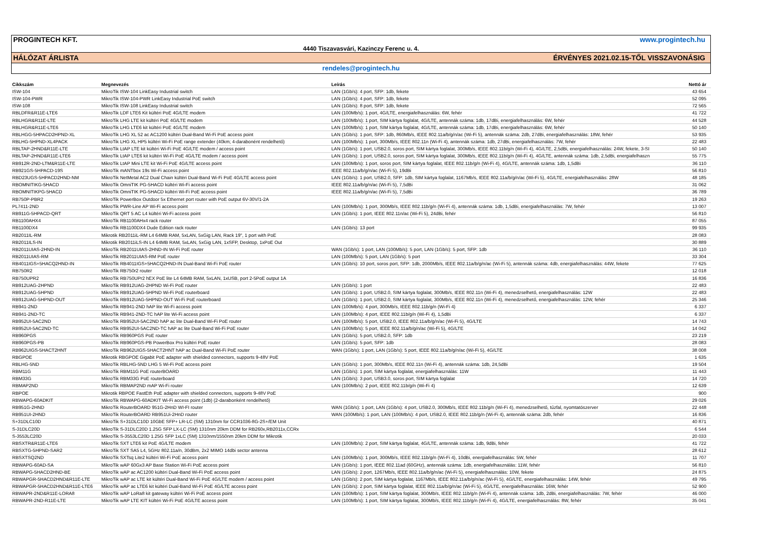PROGINTECH KFT.
4440 Tiszavasvári, Kazinczy Ferenc u. 4.
www.progintech.hu
HÁLÓZAT ÁRLISTA ÉRVÉNYES 2021.02.15-TŐL VISSZAVONÁSIG
rendeles@progintech.hu
| Cikkszám | Megnevezés | Leírás | Nettó ár |
| --- | --- | --- | --- |
| ISW-104 | MikroTik ISW-104 LinkEasy Industrial switch | LAN (1Gb/s): 4 port, SFP: 1db, fekete | 43 654 |
| ISW-104-PWR | MikroTik ISW-104-PWR LinkEasy Industrial PoE switch | LAN (1Gb/s): 4 port, SFP: 1db, fekete | 52 095 |
| ISW-108 | MikroTik ISW-108 LinkEasy Industrial switch | LAN (1Gb/s): 8 port, SFP: 1db, fekete | 72 565 |
| RBLDFR&R11E-LTE6 | MikroTik LDF LTE6 Kit kültéri PoE 4G/LTE modem | LAN (100Mb/s): 1 port, 4G/LTE, energiafelhasználás: 6W, fehér | 41 722 |
| RBLHGR&R11E-LTE | MikroTik LHG LTE kit kültéri PoE 4G/LTE modem | LAN (100Mb/s): 1 port, SIM kártya foglalat, 4G/LTE, antennák száma: 1db, 17dBi, energiafelhasználás: 6W, fehér | 44 528 |
| RBLHGR&R11E-LTE6 | MikroTik LHG LTE6 kit kültéri PoE 4G/LTE modem | LAN (100Mb/s): 1 port, SIM kártya foglalat, 4G/LTE, antennák száma: 1db, 17dBi, energiafelhasználás: 6W, fehér | 50 140 |
| RBLHGG-5HPACD2HPND-XL | MikroTik LHG XL 52 ac AC1200 kültéri Dual-Band Wi-Fi PoE access point | LAN (1Gb/s): 1 port, SFP: 1db, 860Mb/s, IEEE 802.11a/b/g/n/ac (Wi-Fi 5), antennák száma: 2db, 27dBi, energiafelhasználás: 18W, fehér | 53 935 |
| RBLHG-5HPND-XL4PACK | MikroTik LHG XL HP5 kültéri Wi-Fi PoE range extender (40km; 4-darabonént rendelhető) | LAN (100Mb/s): 1 port, 300Mb/s, IEEE 802.11n (Wi-Fi 4), antennák száma: 1db, 27dBi, energiafelhasználás: 7W, fehér | 22 483 |
| RBLTAP-2HND&R11E-LTE | MikroTik LtAP LTE kit kültéri Wi-Fi PoE 4G/LTE modem / access point | LAN (1Gb/s): 1 port, USB2.0, soros port, SIM kártya foglalat, 300Mb/s, IEEE 802.11b/g/n (Wi-Fi 4), 4G/LTE, 2,5dBi, energiafelhasználás: 24W, fekete, 3-SI | 50 140 |
| RBLTAP-2HND&R11E-LTE6 | MikroTik LtAP LTE6 kit kültéri Wi-Fi PoE 4G/LTE modem / access point | LAN (1Gb/s): 1 port, USB2.0, soros port, SIM kártya foglalat, 300Mb/s, IEEE 802.11b/g/n (Wi-Fi 4), 4G/LTE, antennák száma: 1db, 2,5dBi, energiafelhaszn | 55 775 |
| RB912R-2ND-LTM&R11E-LTE | MikroTik LtAP Mini LTE kit Wi-Fi PoE 4G/LTE access point | LAN (100Mb/s): 1 port, soros port, SIM kártya foglalat, IEEE 802.11b/g/n (Wi-Fi 4), 4G/LTE, antennák száma: 1db, 1,5dBi | 36 110 |
| RB921GS-5HPACD-19S | MikroTik mANTbox 19s Wi-Fi access point | IEEE 802.11a/b/g/n/ac (Wi-Fi 5), 19dBi | 56 810 |
| RBD23UGS-5HPACD2HND-NM | MikroTik NetMetal AC2 Dual Chain kültéri Dual-Band Wi-Fi PoE 4G/LTE access point | LAN (1Gb/s): 1 port, USB2.0, SFP: 1db, SIM kártya foglalat, 1167Mb/s, IEEE 802.11a/b/g/n/ac (Wi-Fi 5), 4G/LTE, energiafelhasználás: 28W | 48 185 |
| RBOMNITIKG-5HACD | MikroTik OmniTIK PG-5HACD kültéri Wi-Fi access point | IEEE 802.11a/b/g/n/ac (Wi-Fi 5), 7,5dBi | 31 062 |
| RBOMNITIKPG-5HACD | MikroTik OmniTIK PG-5HACD kültéri Wi-Fi PoE access point | IEEE 802.11a/b/g/n/ac (Wi-Fi 5), 7,5dBi | 36 789 |
| RB750P-PBR2 | MikroTik PowerBox Outdoor 5x Ethernet port router with PoE output 6V-30V/1-2A | | 19 263 |
| PL7411-2ND | MikroTik PWR-Line AP Wi-Fi access point | LAN (100Mb/s): 1 port, 300Mb/s, IEEE 802.11b/g/n (Wi-Fi 4), antennák száma: 1db, 1,5dBi, energiafelhasználás: 7W, fehér | 13 007 |
| RB911G-5HPACD-QRT | MikroTik QRT 5 AC L4 kültéri Wi-Fi access point | LAN (1Gb/s): 1 port, IEEE 802.11n/ac (Wi-Fi 5), 24dBi, fehér | 56 810 |
| RB1100AHX4 | MikroTik RB1100AHx4 rack router | | 87 055 |
| RB1100DX4 | MikroTik RB1100DX4 Dude Edition rack router | LAN (1Gb/s): 13 port | 99 935 |
| RB2011IL-RM | Mikrotik RB2011iL-RM L4 64MB RAM, 5xLAN, 5xGig LAN, Rack 19", 1 port with PoE | | 28 083 |
| RB2011ILS-IN | Mikrotik RB2011iLS-IN L4 64MB RAM, 5xLAN, 5xGig LAN, 1xSFP, Desktop, 1xPoE Out | | 30 889 |
| RB2011UIAS-2HND-IN | MikroTik RB2011UIAS-2HND-IN Wi-Fi PoE router | WAN (1Gb/s): 1 port, LAN (100Mb/s): 5 port, LAN (1Gb/s): 5 port, SFP: 1db | 36 110 |
| RB2011UIAS-RM | MikroTik RB2011UIAS-RM PoE router | LAN (100Mb/s): 5 port, LAN (1Gb/s): 5 port | 33 304 |
| RB4011IGS+5HACQ2HND-IN | MikroTik RB4011IGS+5HACQ2HND-IN Dual-Band Wi-Fi PoE router | LAN (1Gb/s): 10 port, soros port, SFP: 1db, 2000Mb/s, IEEE 802.11a/b/g/n/ac (Wi-Fi 5), antennák száma: 4db, energiafelhasználás: 44W, fekete | 77 625 |
| RB750R2 | MikroTik RB750r2 router | | 12 018 |
| RB750UPR2 | MikroTik RB750UPr2 hEX PoE lite L4 64MB RAM, 5xLAN, 1xUSB, port 2-5PoE output 1A | | 16 836 |
| RB912UAG-2HPND | MikroTik RB912UAG-2HPND Wi-Fi PoE router | LAN (1Gb/s): 1 port | 22 483 |
| RB912UAG-5HPND | MikroTik RB912UAG-5HPND Wi-Fi PoE routerboard | LAN (1Gb/s): 1 port, USB2.0, SIM kártya foglalat, 300Mb/s, IEEE 802.11n (Wi-Fi 4), menedzselhető, energiafelhasználás: 12W | 22 483 |
| RB912UAG-5HPND-OUT | MikroTik RB912UAG-5HPND-OUT Wi-Fi PoE routerboard | LAN (1Gb/s): 1 port, USB2.0, SIM kártya foglalat, 300Mb/s, IEEE 802.11n (Wi-Fi 4), menedzselhető, energiafelhasználás: 12W, fehér | 25 346 |
| RB941-2ND | MikroTik RB941-2ND hAP lite Wi-Fi access point | LAN (100Mb/s): 4 port, 300Mb/s, IEEE 802.11b/g/n (Wi-Fi 4) | 6 337 |
| RB941-2ND-TC | MikroTik RB941-2ND-TC hAP lite Wi-Fi access point | LAN (100Mb/s): 4 port, IEEE 802.11b/g/n (Wi-Fi 4), 1,5dBi | 6 337 |
| RB952UI-5AC2ND | MikroTik RB952UI-5AC2ND hAP ac lite Dual-Band Wi-Fi PoE router | LAN (100Mb/s): 5 port, USB2.0, IEEE 802.11a/b/g/n/ac (Wi-Fi 5), 4G/LTE | 14 743 |
| RB952UI-5AC2ND-TC | MikroTik RB952UI-5AC2ND-TC hAP ac lite Dual-Band Wi-Fi PoE router | LAN (100Mb/s): 5 port, IEEE 802.11a/b/g/n/ac (Wi-Fi 5), 4G/LTE | 14 042 |
| RB960PGS | MikroTik RB960PGS PoE router | LAN (1Gb/s): 5 port, USB2.0, SFP: 1db | 23 219 |
| RB960PGS-PB | MikroTik RB960PGS-PB PowerBox Pro kültéri PoE router | LAN (1Gb/s): 5 port, SFP: 1db | 28 083 |
| RB962UIGS-5HACT2HNT | MikroTik RB962UIGS-5HACT2HNT hAP ac Dual-Band Wi-Fi PoE router | WAN (1Gb/s): 1 port, LAN (1Gb/s): 5 port, IEEE 802.11a/b/g/n/ac (Wi-Fi 5), 4G/LTE | 38 008 |
| RBGPOE | Mikrotik RBGPOE Gigabit PoE adapter with shielded connectors, supports 9-48V PoE | | 1 635 |
| RBLHG-5ND | MikroTik RBLHG-5ND LHG 5 Wi-Fi PoE access point | LAN (1Gb/s): 1 port, 300Mb/s, IEEE 802.11n (Wi-Fi 4), antennák száma: 1db, 24,5dBi | 19 504 |
| RBM11G | MikroTik RBM11G PoE routerBOARD | LAN (1Gb/s): 1 port, SIM kártya foglalat, energiafelhasználás: 11W | 11 443 |
| RBM33G | MikroTik RBM33G PoE routerboard | LAN (1Gb/s): 3 port, USB3.0, soros port, SIM kártya foglalat | 14 720 |
| RBMAP2ND | MikroTik RBMAP2ND mAP Wi-Fi router | LAN (100Mb/s): 2 port, IEEE 802.11b/g/n (Wi-Fi 4) | 12 639 |
| RBPOE | Mikrotik RBPOE FastEth PoE adapter with shielded connectors, supports 9-48V PoE | | 900 |
| RBWAPG-60ADKIT | MikroTik RBWAPG-60ADKIT Wi-Fi access point (1db) (2-darabonként rendelhető) | | 29 026 |
| RB951G-2HND | MikroTik RouterBOARD 951G-2HnD WI-FI router | WAN (1Gb/s): 1 port, LAN (1Gb/s): 4 port, USB2.0, 300Mb/s, IEEE 802.11b/g/n (Wi-Fi 4), menedzselhető, tűzfal, nyomtatószerver | 22 448 |
| RB951UI-2HND | MikroTik RouterBOARD RB951Ui-2HnD router | WAN (100Mb/s): 1 port, LAN (100Mb/s): 4 port, USB2.0, IEEE 802.11b/g/n (Wi-Fi 4), antennák száma: 2db, fehér | 16 836 |
| S+31DLC10D | MikroTik S+31DLC10D 10GbE SFP+ LR-LC (SM) 1310nm for CCR1036-8G-2S+/EM Unit | | 40 871 |
| S-31DLC20D | MikroTik S-31DLC20D 1.25G SFP LX-LC (SM) 1310nm 20km DDM for RB260x,RB2011x,CCRx | | 6 544 |
| S-3553LC20D | MikroTik S-3553LC20D 1.25G SFP 1xLC (SM) 1310nm/1550nm 20km DDM for Mikrotik | | 20 033 |
| RBSXTR&R11E-LTE6 | MikroTik SXT LTE6 kit PoE 4G/LTE modem | LAN (100Mb/s): 2 port, SIM kártya foglalat, 4G/LTE, antennák száma: 1db, 9dBi, fehér | 41 722 |
| RBSXTG-5HPND-SAR2 | MikroTik SXT SA5 L4, 5GHz 802.11a/n, 30dBm, 2x2 MIMO 14dbi sector antenna | | 28 612 |
| RBSXTSQ2ND | MikroTik SXTsq Lite2 kültéri Wi-Fi PoE access point | LAN (100Mb/s): 1 port, 300Mb/s, IEEE 802.11b/g/n (Wi-Fi 4), 10dBi, energiafelhasználás: 5W, fehér | 11 707 |
| RBWAPG-60AD-SA | MikroTik wAP 60Gx3 AP Base Station Wi-Fi PoE access point | LAN (1Gb/s): 1 port, IEEE 802.11ad (60GHz), antennák száma: 1db, energiafelhasználás: 11W, fehér | 56 810 |
| RBWAPG-5HACD2HND-BE | MikroTik wAP ac AC1200 kültéri Dual-Band Wi-Fi PoE access point | LAN (1Gb/s): 2 port, 1267Mb/s, IEEE 802.11a/b/g/n/ac (Wi-Fi 5), energiafelhasználás: 10W, fekete | 24 875 |
| RBWAPGR-5HACD2HND&R11E-LTE | MikroTik wAP ac LTE kit kültéri Dual-Band Wi-Fi PoE 4G/LTE modem / access point | LAN (1Gb/s): 2 port, SIM kártya foglalat, 1167Mb/s, IEEE 802.11a/b/g/n/ac (Wi-Fi 5), 4G/LTE, energiafelhasználás: 14W, fehér | 49 795 |
| RBWAPGR-5HACD2HND&R11E-LTE6 | MikroTik wAP ac LTE6 kit kültéri Dual-Band Wi-Fi PoE 4G/LTE access point | LAN (1Gb/s): 2 port, SIM kártya foglalat, IEEE 802.11a/b/g/n/ac (Wi-Fi 5), 4G/LTE, energiafelhasználás: 16W, fehér | 52 900 |
| RBWAPR-2ND&R11E-LORA8 | MikroTik wAP LoRa8 kit gateway kültéri Wi-Fi PoE access point | LAN (100Mb/s): 1 port, SIM kártya foglalat, 300Mb/s, IEEE 802.11b/g/n (Wi-Fi 4), antennák száma: 1db, 2dBi, energiafelhasználás: 7W, fehér | 46 000 |
| RBWAPR-2ND-R11E-LTE | MikroTik wAP LTE KIT kültéri Wi-Fi PoE 4G/LTE access point | LAN (100Mb/s): 1 port, SIM kártya foglalat, 300Mb/s, IEEE 802.11b/g/n (Wi-Fi 4), 4G/LTE, energiafelhasználás: 8W, fehér | 35 041 |